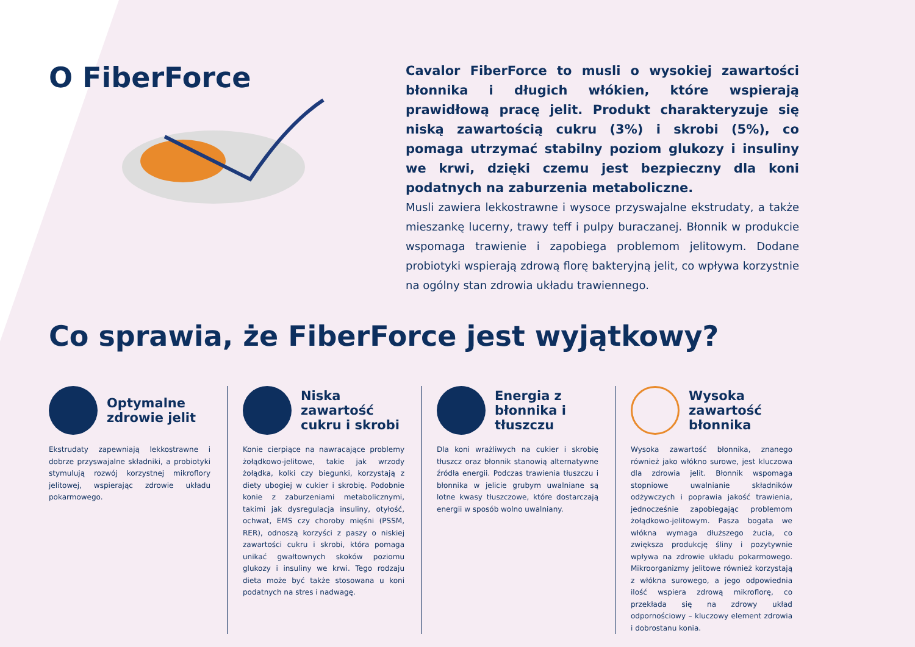O FiberForce
Cavalor FiberForce to musli o wysokiej zawartości błonnika i długich włókien, które wspierają prawidłową pracę jelit. Produkt charakteryzuje się niską zawartością cukru (3%) i skrobi (5%), co pomaga utrzymać stabilny poziom glukozy i insuliny we krwi, dzięki czemu jest bezpieczny dla koni podatnych na zaburzenia metaboliczne.
Musli zawiera lekkostrawne i wysoce przyswajalne ekstrudaty, a także mieszankę lucerny, trawy teff i pulpy buraczanej. Błonnik w produkcie wspomaga trawienie i zapobiega problemom jelitowym. Dodane probiotyki wspierają zdrową florę bakteryjną jelit, co wpływa korzystnie na ogólny stan zdrowia układu trawiennego.
Co sprawia, że FiberForce jest wyjątkowy?
Optymalne zdrowie jelit
Ekstrudaty zapewniają lekkostrawne i dobrze przyswajalne składniki, a probiotyki stymulują rozwój korzystnej mikroflory jelitowej, wspierając zdrowie układu pokarmowego.
Niska zawartość cukru i skrobi
Konie cierpiące na nawracające problemy żołądkowo-jelitowe, takie jak wrzody żołądka, kolki czy biegunki, korzystają z diety ubogiej w cukier i skrobię. Podobnie konie z zaburzeniami metabolicznymi, takimi jak dysregulacja insuliny, otyłość, ochwat, EMS czy choroby mięśni (PSSM, RER), odnoszą korzyści z paszy o niskiej zawartości cukru i skrobi, która pomaga unikać gwałtownych skoków poziomu glukozy i insuliny we krwi. Tego rodzaju dieta może być także stosowana u koni podatnych na stres i nadwagę.
Energia z błonnika i tłuszczu
Dla koni wrażliwych na cukier i skrobię tłuszcz oraz błonnik stanowią alternatywne źródła energii. Podczas trawienia tłuszczu i błonnika w jelicie grubym uwalniane są lotne kwasy tłuszczowe, które dostarczają energii w sposób wolno uwalniany.
Wysoka zawartość błonnika
Wysoka zawartość błonnika, znanego również jako włókno surowe, jest kluczowa dla zdrowia jelit. Błonnik wspomaga stopniowe uwalnianie składników odżywczych i poprawia jakość trawienia, jednocześnie zapobiegając problemom żołądkowo-jelitowym. Pasza bogata we włókna wymaga dłuższego żucia, co zwiększa produkcję śliny i pozytywnie wpływa na zdrowie układu pokarmowego. Mikroorganizmy jelitowe również korzystają z włókna surowego, a jego odpowiednia ilość wspiera zdrową mikroflorę, co przekłada się na zdrowy układ odpornościowy – kluczowy element zdrowia i dobrostanu konia.